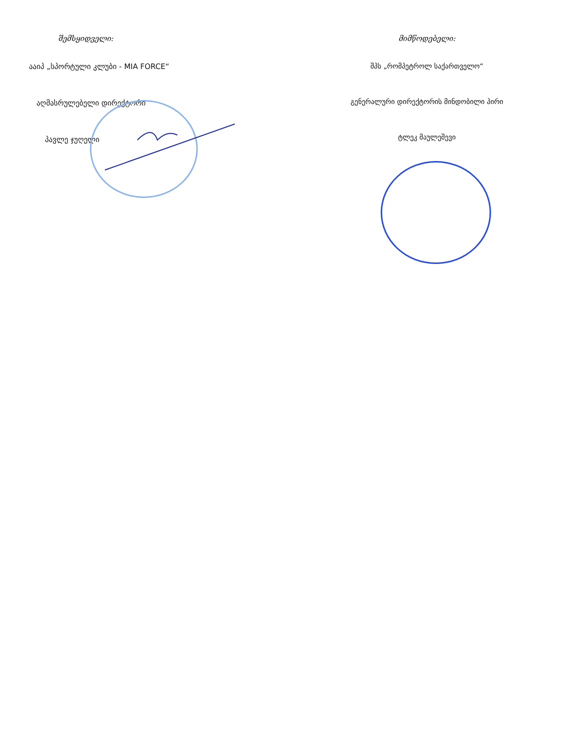შემსყიდველი:
ააიპ „სპორტული კლუბი - MIA FORCE“
აღმასრულებელი დირექტორი
პავლე ჯუღელი
მიმწოდებელი:
შპს „რომპეტროლ საქართველო“
გენერალური დირექტორის მინდობილი პირი
ტლეკ მაულეშევი